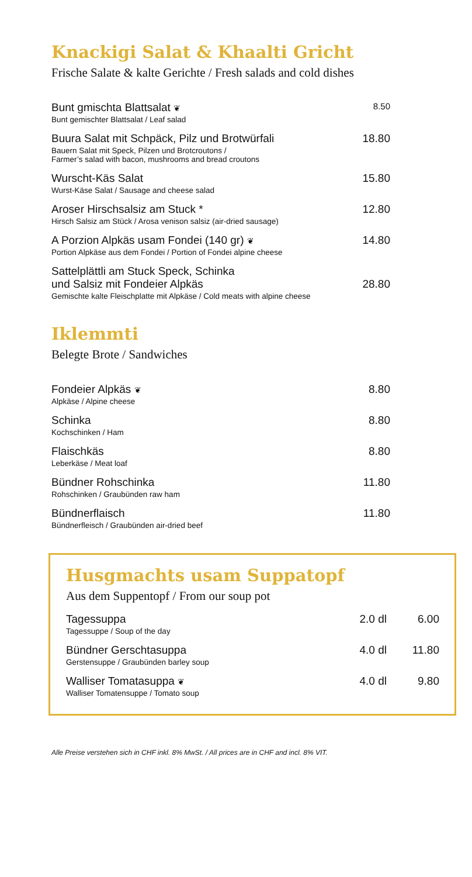Knackigi Salat & Khaalti Gricht
Frische Salate & kalte Gerichte / Fresh salads and cold dishes
| Bunt gmischta Blattsalat ❦ Bunt gemischter Blattsalat / Leaf salad | 8.50 |
| Buura Salat mit Schpäck, Pilz und Brotwürfali Bauern Salat mit Speck, Pilzen und Brotcroutons / Farmer’s salad with bacon, mushrooms and bread croutons | 18.80 |
| Wurscht-Käs Salat Wurst-Käse Salat / Sausage and cheese salad | 15.80 |
| Aroser Hirschsalsiz am Stuck * Hirsch Salsiz am Stück / Arosa venison salsiz (air-dried sausage) | 12.80 |
| A Porzion Alpkäs usam Fondei (140 gr) ❦ Portion Alpkäse aus dem Fondei / Portion of Fondei alpine cheese | 14.80 |
| Sattelplättli am Stuck Speck, Schinka und Salsiz mit Fondeier Alpkäs Gemischte kalte Fleischplatte mit Alpkäse / Cold meats with alpine cheese | 28.80 |
Iklemmti
Belegte Brote / Sandwiches
| Fondeier Alpkäs ❦ Alpkäse / Alpine cheese | 8.80 |
| Schinka Kochschinken / Ham | 8.80 |
| Flaischkäs Leberkäse / Meat loaf | 8.80 |
| Bündner Rohschinka Rohschinken / Graubünden raw ham | 11.80 |
| Bündnerflaisch Bündnerfleisch / Graubünden air-dried beef | 11.80 |
Husgmachts usam Suppatopf
Aus dem Suppentopf / From our soup pot
| Tagessuppa Tagessuppe / Soup of the day | 2.0 dl | 6.00 |
| Bündner Gerschtasuppa Gerstensuppe / Graubünden barley soup | 4.0 dl | 11.80 |
| Walliser Tomatasuppa ❦ Walliser Tomatensuppe / Tomato soup | 4.0 dl | 9.80 |
Alle Preise verstehen sich in CHF inkl. 8% MwSt. / All prices are in CHF and incl. 8% VIT.